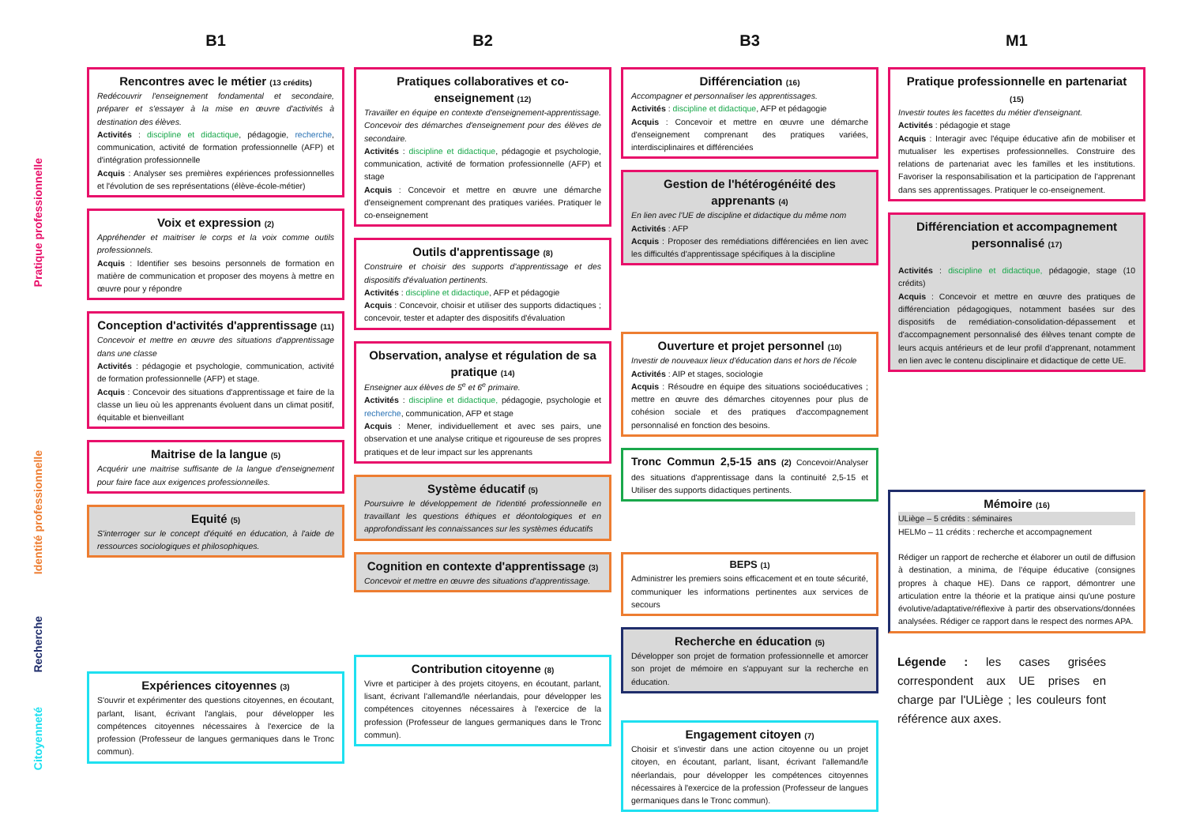Pratique professionnelle
Identité professionnelle
Recherche
Citoyenneté
B1
Rencontres avec le métier (13 crédits)
Redécouvrir l'enseignement fondamental et secondaire, préparer et s'essayer à la mise en œuvre d'activités à destination des élèves.
Activités : discipline et didactique, pédagogie, recherche, communication, activité de formation professionnelle (AFP) et d'intégration professionnelle
Acquis : Analyser ses premières expériences professionnelles et l'évolution de ses représentations (élève-école-métier)
Voix et expression (2)
Appréhender et maitriser le corps et la voix comme outils professionnels.
Acquis : Identifier ses besoins personnels de formation en matière de communication et proposer des moyens à mettre en œuvre pour y répondre
Conception d'activités d'apprentissage (11)
Concevoir et mettre en œuvre des situations d'apprentissage dans une classe
Activités : pédagogie et psychologie, communication, activité de formation professionnelle (AFP) et stage.
Acquis : Concevoir des situations d'apprentissage et faire de la classe un lieu où les apprenants évoluent dans un climat positif, équitable et bienveillant
Maitrise de la langue (5)
Acquérir une maitrise suffisante de la langue d'enseignement pour faire face aux exigences professionnelles.
Equité (5)
S'interroger sur le concept d'équité en éducation, à l'aide de ressources sociologiques et philosophiques.
Expériences citoyennes (3)
S'ouvrir et expérimenter des questions citoyennes, en écoutant, parlant, lisant, écrivant l'anglais, pour développer les compétences citoyennes nécessaires à l'exercice de la profession (Professeur de langues germaniques dans le Tronc commun).
B2
Pratiques collaboratives et co-enseignement (12)
Travailler en équipe en contexte d'enseignement-apprentissage. Concevoir des démarches d'enseignement pour des élèves de secondaire.
Activités : discipline et didactique, pédagogie et psychologie, communication, activité de formation professionnelle (AFP) et stage
Acquis : Concevoir et mettre en œuvre une démarche d'enseignement comprenant des pratiques variées. Pratiquer le co-enseignement
Outils d'apprentissage (8)
Construire et choisir des supports d'apprentissage et des dispositifs d'évaluation pertinents.
Activités : discipline et didactique, AFP et pédagogie
Acquis : Concevoir, choisir et utiliser des supports didactiques ; concevoir, tester et adapter des dispositifs d'évaluation
Observation, analyse et régulation de sa pratique (14)
Enseigner aux élèves de 5<sup>e</sup> et 6<sup>e</sup> primaire.
Activités : discipline et didactique, pédagogie, psychologie et recherche, communication, AFP et stage
Acquis : Mener, individuellement et avec ses pairs, une observation et une analyse critique et rigoureuse de ses propres pratiques et de leur impact sur les apprenants
Système éducatif (5)
Poursuivre le développement de l'identité professionnelle en travaillant les questions éthiques et déontologiques et en approfondissant les connaissances sur les systèmes éducatifs
Cognition en contexte d'apprentissage (3)
Concevoir et mettre en œuvre des situations d'apprentissage.
Contribution citoyenne (8)
Vivre et participer à des projets citoyens, en écoutant, parlant, lisant, écrivant l'allemand/le néerlandais, pour développer les compétences citoyennes nécessaires à l'exercice de la profession (Professeur de langues germaniques dans le Tronc commun).
B3
Différenciation (16)
Accompagner et personnaliser les apprentissages.
Activités : discipline et didactique, AFP et pédagogie
Acquis : Concevoir et mettre en œuvre une démarche d'enseignement comprenant des pratiques variées, interdisciplinaires et différenciées
Gestion de l'hétérogénéité des apprenants (4)
En lien avec l'UE de discipline et didactique du même nom
Activités : AFP
Acquis : Proposer des remédiations différenciées en lien avec les difficultés d'apprentissage spécifiques à la discipline
Ouverture et projet personnel (10)
Investir de nouveaux lieux d'éducation dans et hors de l'école
Activités : AIP et stages, sociologie
Acquis : Résoudre en équipe des situations socioéducatives ; mettre en œuvre des démarches citoyennes pour plus de cohésion sociale et des pratiques d'accompagnement personnalisé en fonction des besoins.
Tronc Commun 2,5-15 ans (2) Concevoir/Analyser des situations d'apprentissage dans la continuité 2,5-15 et Utiliser des supports didactiques pertinents.
BEPS (1)
Administrer les premiers soins efficacement et en toute sécurité, communiquer les informations pertinentes aux services de secours
Recherche en éducation (5)
Développer son projet de formation professionnelle et amorcer son projet de mémoire en s'appuyant sur la recherche en éducation.
Engagement citoyen (7)
Choisir et s'investir dans une action citoyenne ou un projet citoyen, en écoutant, parlant, lisant, écrivant l'allemand/le néerlandais, pour développer les compétences citoyennes nécessaires à l'exercice de la profession (Professeur de langues germaniques dans le Tronc commun).
M1
Pratique professionnelle en partenariat (15)
Investir toutes les facettes du métier d'enseignant.
Activités : pédagogie et stage
Acquis : Interagir avec l'équipe éducative afin de mobiliser et mutualiser les expertises professionnelles. Construire des relations de partenariat avec les familles et les institutions. Favoriser la responsabilisation et la participation de l'apprenant dans ses apprentissages. Pratiquer le co-enseignement.
Différenciation et accompagnement personnalisé (17)
Activités : discipline et didactique, pédagogie, stage (10 crédits)
Acquis : Concevoir et mettre en œuvre des pratiques de différenciation pédagogiques, notamment basées sur des dispositifs de remédiation-consolidation-dépassement et d'accompagnement personnalisé des élèves tenant compte de leurs acquis antérieurs et de leur profil d'apprenant, notamment en lien avec le contenu disciplinaire et didactique de cette UE.
Mémoire (16)
ULiège – 5 crédits : séminaires
HELMo – 11 crédits : recherche et accompagnement
Rédiger un rapport de recherche et élaborer un outil de diffusion à destination, a minima, de l'équipe éducative (consignes propres à chaque HE). Dans ce rapport, démontrer une articulation entre la théorie et la pratique ainsi qu'une posture évolutive/adaptative/réflexive à partir des observations/données analysées. Rédiger ce rapport dans le respect des normes APA.
Légende : les cases grisées correspondent aux UE prises en charge par l'ULiège ; les couleurs font référence aux axes.